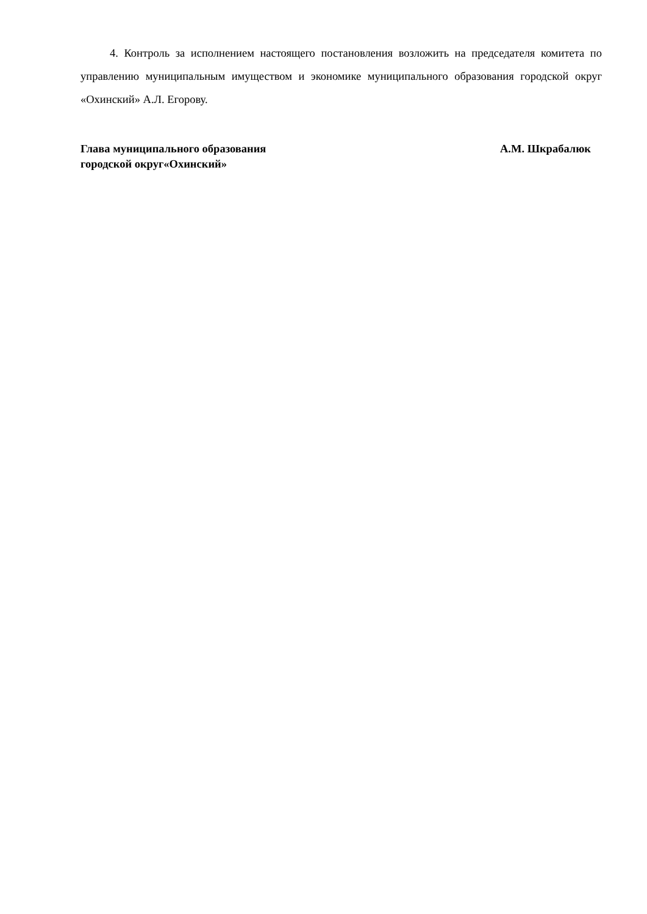4. Контроль за исполнением настоящего постановления возложить на председателя комитета по управлению муниципальным имуществом и экономике муниципального образования городской округ «Охинский» А.Л. Егорову.
Глава муниципального образования
городской округ«Охинский»
А.М. Шкрабалюк